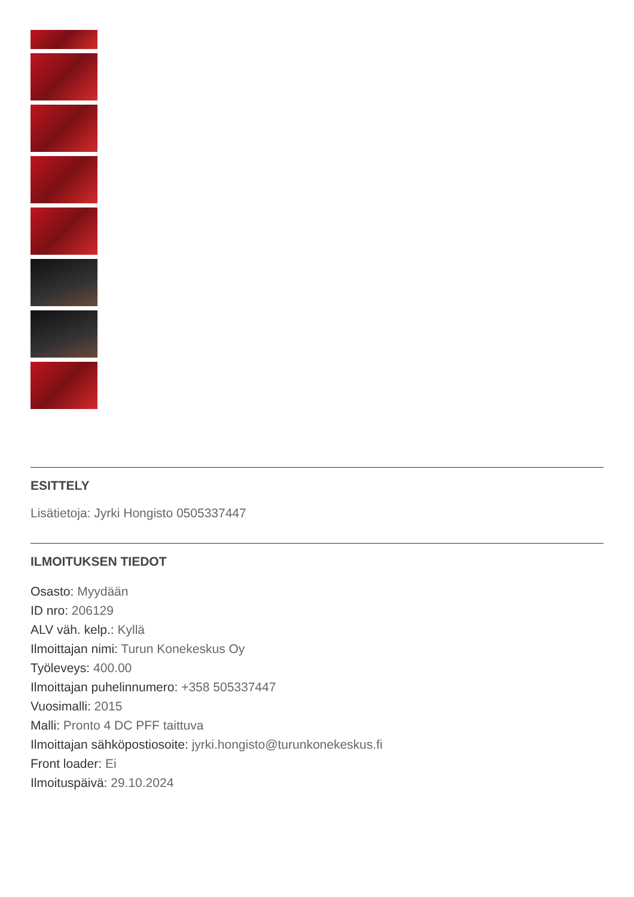ESITTELY
Lisätietoja: Jyrki Hongisto 0505337447
ILMOITUKSEN TIEDOT
Osasto: Myydään
ID nro: 206129
ALV väh. kelp.: Kyllä
Ilmoittajan nimi: Turun Konekeskus Oy
Työleveys: 400.00
Ilmoittajan puhelinnumero: +358 505337447
Vuosimalli: 2015
Malli: Pronto 4 DC PFF taittuva
Ilmoittajan sähköpostiosoite: jyrki.hongisto@turunkonekeskus.fi
Front loader: Ei
Ilmoituspäivä: 29.10.2024